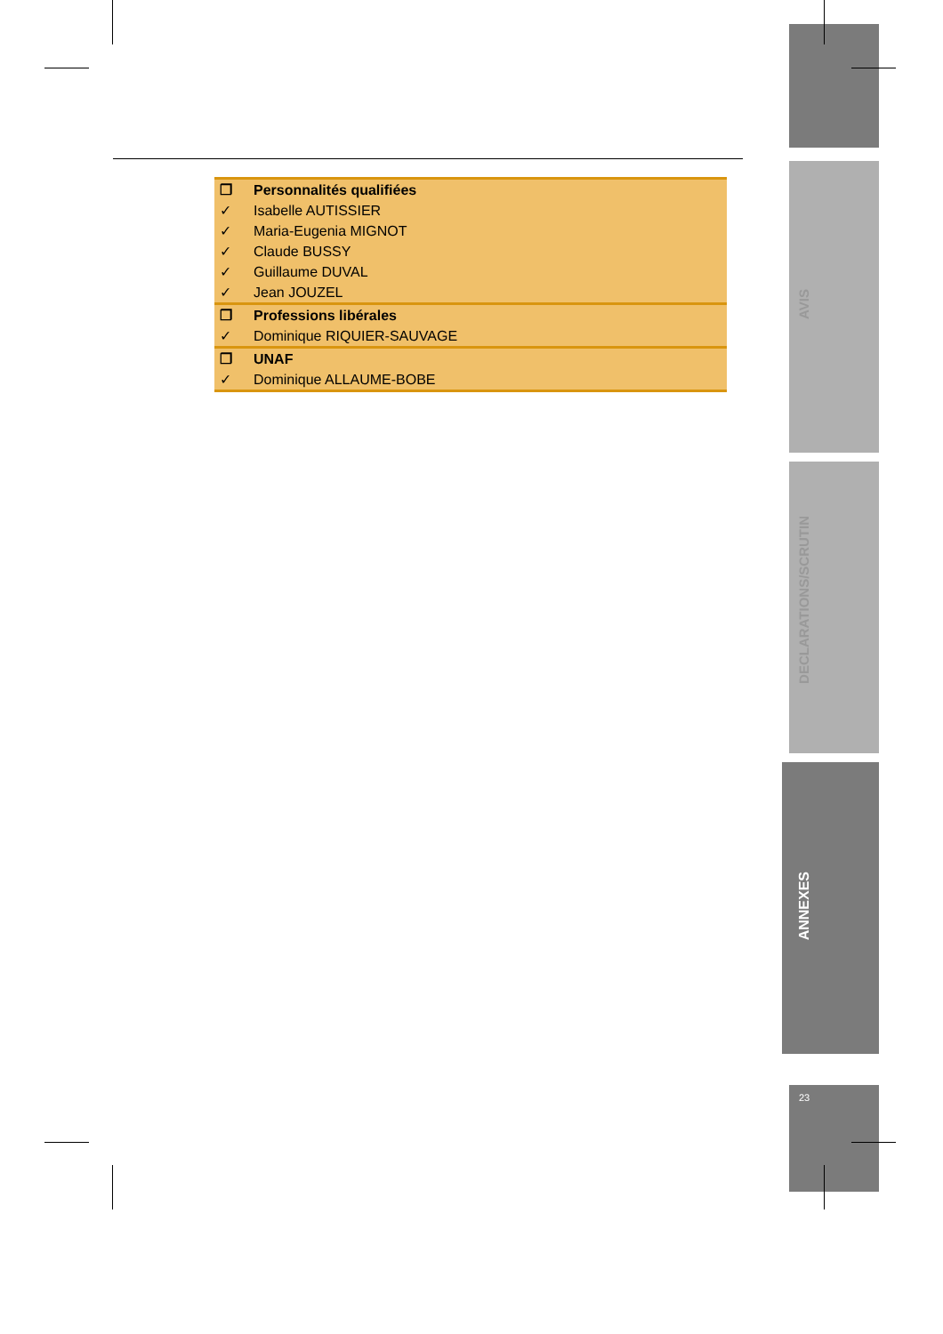| ❒ | Personnalités qualifiées |
| ✓ | Isabelle AUTISSIER |
| ✓ | Maria-Eugenia MIGNOT |
| ✓ | Claude BUSSY |
| ✓ | Guillaume DUVAL |
| ✓ | Jean JOUZEL |
| ❒ | Professions libérales |
| ✓ | Dominique RIQUIER-SAUVAGE |
| ❒ | UNAF |
| ✓ | Dominique ALLAUME-BOBE |
AVIS
DECLARATIONS/SCRUTIN
ANNEXES
23